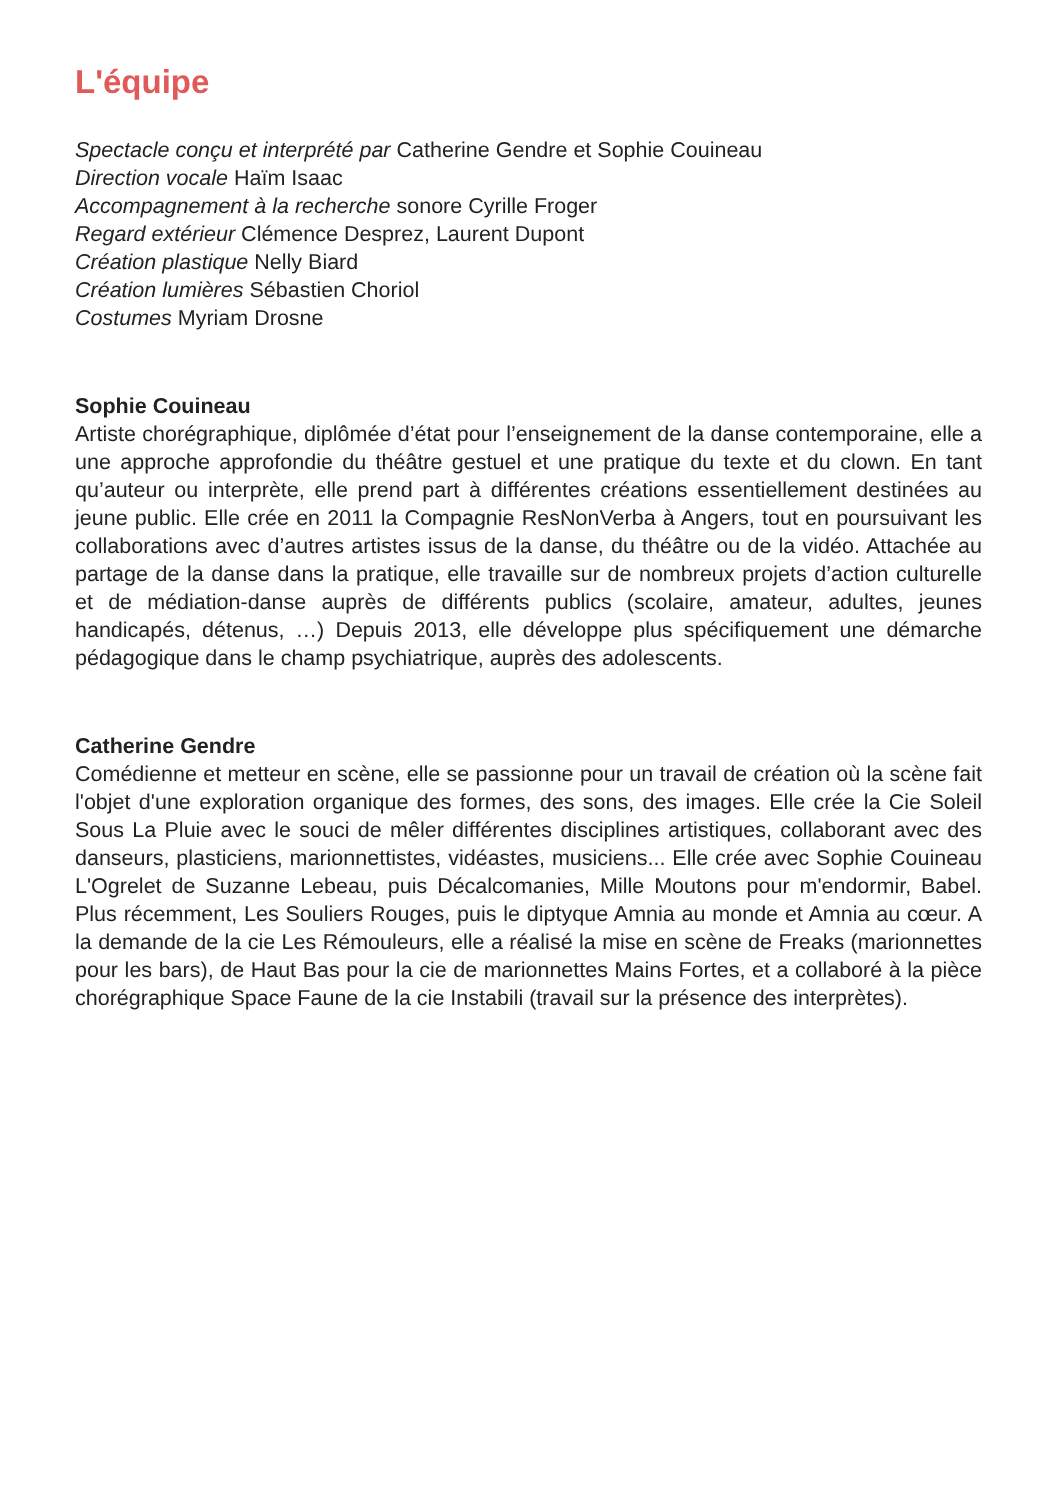L'équipe
Spectacle conçu et interprété par Catherine Gendre et Sophie Couineau
Direction vocale Haïm Isaac
Accompagnement à la recherche sonore Cyrille Froger
Regard extérieur Clémence Desprez, Laurent Dupont
Création plastique Nelly Biard
Création lumières Sébastien Choriol
Costumes Myriam Drosne
Sophie Couineau
Artiste chorégraphique, diplômée d’état pour l’enseignement de la danse contemporaine, elle a une approche approfondie du théâtre gestuel et une pratique du texte et du clown. En tant qu’auteur ou interprète, elle prend part à différentes créations essentiellement destinées au jeune public. Elle crée en 2011 la Compagnie ResNonVerba à Angers, tout en poursuivant les collaborations avec d’autres artistes issus de la danse, du théâtre ou de la vidéo. Attachée au partage de la danse dans la pratique, elle travaille sur de nombreux projets d’action culturelle et de médiation-danse auprès de différents publics (scolaire, amateur, adultes, jeunes handicapés, détenus, …) Depuis 2013, elle développe plus spécifiquement une démarche pédagogique dans le champ psychiatrique, auprès des adolescents.
Catherine Gendre
Comédienne et metteur en scène, elle se passionne pour un travail de création où la scène fait l'objet d'une exploration organique des formes, des sons, des images. Elle crée la Cie Soleil Sous La Pluie avec le souci de mêler différentes disciplines artistiques, collaborant avec des danseurs, plasticiens, marionnettistes, vidéastes, musiciens... Elle crée avec Sophie Couineau L'Ogrelet de Suzanne Lebeau, puis Décalcomanies, Mille Moutons pour m'endormir, Babel. Plus récemment, Les Souliers Rouges, puis le diptyque Amnia au monde et Amnia au cœur. A la demande de la cie Les Rémouleurs, elle a réalisé la mise en scène de Freaks (marionnettes pour les bars), de Haut Bas pour la cie de marionnettes Mains Fortes, et a collaboré à la pièce chorégraphique Space Faune de la cie Instabili (travail sur la présence des interprètes).